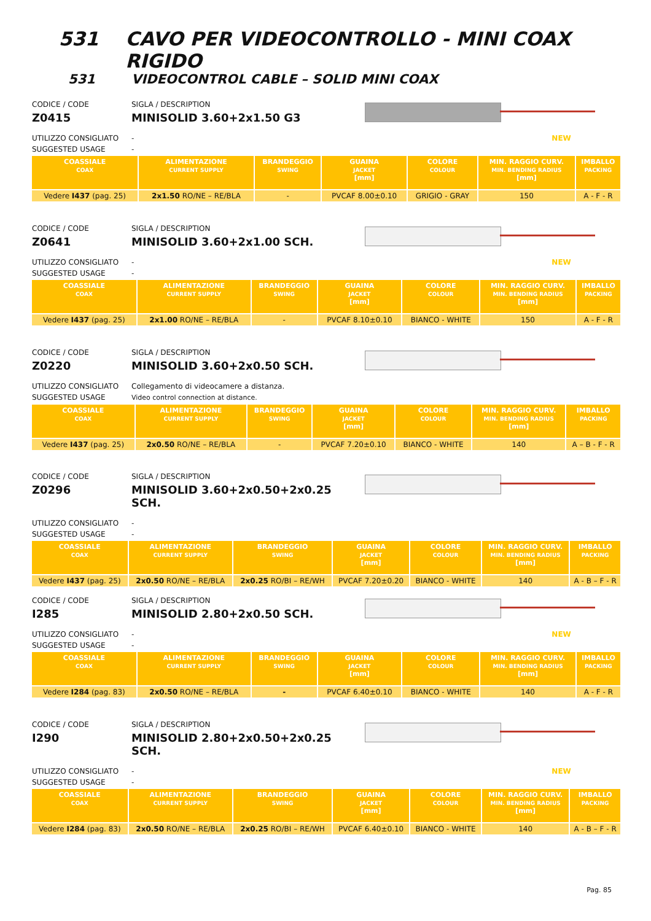531 CAVO PER VIDEOCONTROLLO - MINI COAX RIGIDO
531 VIDEOCONTROL CABLE – SOLID MINI COAX
CODICE / CODE
Z0415
SIGLA / DESCRIPTION
MINISOLID 3.60+2x1.50 G3
UTILIZZO CONSIGLIATO
SUGGESTED USAGE
-
-
NEW
| COASSIALE COAX | ALIMENTAZIONE CURRENT SUPPLY | BRANDEGGIO SWING | GUAINA JACKET [mm] | COLORE COLOUR | MIN. RAGGIO CURV. MIN. BENDING RADIUS [mm] | IMBALLO PACKING |
| --- | --- | --- | --- | --- | --- | --- |
| Vedere I437 (pag. 25) | 2x1.50 RO/NE – RE/BLA | - | PVCAF 8.00±0.10 | GRIGIO - GRAY | 150 | A - F - R |
CODICE / CODE
Z0641
SIGLA / DESCRIPTION
MINISOLID 3.60+2x1.00 SCH.
UTILIZZO CONSIGLIATO
SUGGESTED USAGE
-
-
NEW
| COASSIALE COAX | ALIMENTAZIONE CURRENT SUPPLY | BRANDEGGIO SWING | GUAINA JACKET [mm] | COLORE COLOUR | MIN. RAGGIO CURV. MIN. BENDING RADIUS [mm] | IMBALLO PACKING |
| --- | --- | --- | --- | --- | --- | --- |
| Vedere I437 (pag. 25) | 2x1.00 RO/NE – RE/BLA | - | PVCAF 8.10±0.10 | BIANCO - WHITE | 150 | A - F - R |
CODICE / CODE
Z0220
SIGLA / DESCRIPTION
MINISOLID 3.60+2x0.50 SCH.
UTILIZZO CONSIGLIATO
SUGGESTED USAGE
Collegamento di videocamere a distanza.
Video control connection at distance.
| COASSIALE COAX | ALIMENTAZIONE CURRENT SUPPLY | BRANDEGGIO SWING | GUAINA JACKET [mm] | COLORE COLOUR | MIN. RAGGIO CURV. MIN. BENDING RADIUS [mm] | IMBALLO PACKING |
| --- | --- | --- | --- | --- | --- | --- |
| Vedere I437 (pag. 25) | 2x0.50 RO/NE – RE/BLA | - | PVCAF 7.20±0.10 | BIANCO - WHITE | 140 | A – B - F - R |
CODICE / CODE
Z0296
SIGLA / DESCRIPTION
MINISOLID 3.60+2x0.50+2x0.25 SCH.
UTILIZZO CONSIGLIATO
SUGGESTED USAGE
-
-
| COASSIALE COAX | ALIMENTAZIONE CURRENT SUPPLY | BRANDEGGIO SWING | GUAINA JACKET [mm] | COLORE COLOUR | MIN. RAGGIO CURV. MIN. BENDING RADIUS [mm] | IMBALLO PACKING |
| --- | --- | --- | --- | --- | --- | --- |
| Vedere I437 (pag. 25) | 2x0.50 RO/NE – RE/BLA | 2x0.25 RO/BI – RE/WH | PVCAF 7.20±0.20 | BIANCO - WHITE | 140 | A - B – F - R |
CODICE / CODE
I285
SIGLA / DESCRIPTION
MINISOLID 2.80+2x0.50 SCH.
UTILIZZO CONSIGLIATO
SUGGESTED USAGE
-
-
NEW
| COASSIALE COAX | ALIMENTAZIONE CURRENT SUPPLY | BRANDEGGIO SWING | GUAINA JACKET [mm] | COLORE COLOUR | MIN. RAGGIO CURV. MIN. BENDING RADIUS [mm] | IMBALLO PACKING |
| --- | --- | --- | --- | --- | --- | --- |
| Vedere I284 (pag. 83) | 2x0.50 RO/NE – RE/BLA | - | PVCAF 6.40±0.10 | BIANCO - WHITE | 140 | A - F - R |
CODICE / CODE
I290
SIGLA / DESCRIPTION
MINISOLID 2.80+2x0.50+2x0.25 SCH.
UTILIZZO CONSIGLIATO
SUGGESTED USAGE
-
-
NEW
| COASSIALE COAX | ALIMENTAZIONE CURRENT SUPPLY | BRANDEGGIO SWING | GUAINA JACKET [mm] | COLORE COLOUR | MIN. RAGGIO CURV. MIN. BENDING RADIUS [mm] | IMBALLO PACKING |
| --- | --- | --- | --- | --- | --- | --- |
| Vedere I284 (pag. 83) | 2x0.50 RO/NE – RE/BLA | 2x0.25 RO/BI – RE/WH | PVCAF 6.40±0.10 | BIANCO - WHITE | 140 | A - B – F - R |
Pag. 85